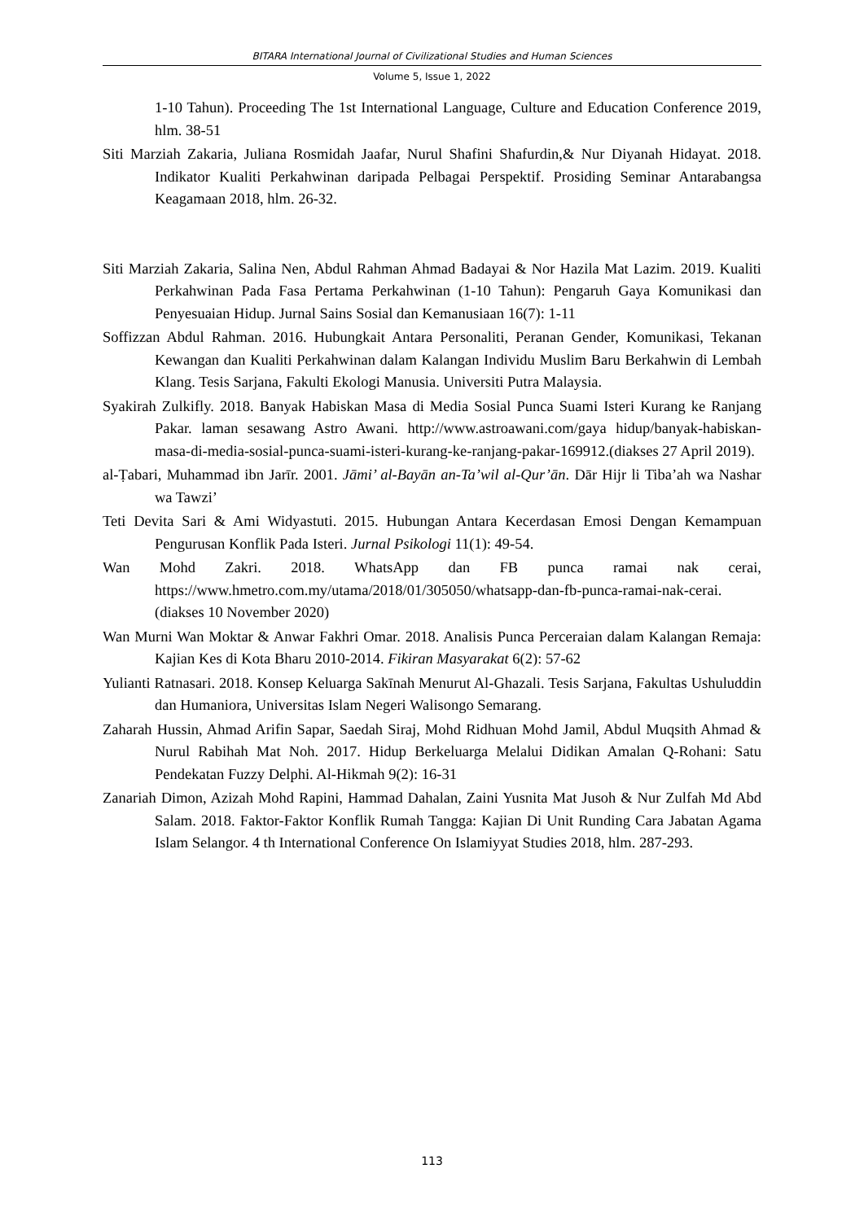BITARA International Journal of Civilizational Studies and Human Sciences
Volume 5, Issue 1, 2022
1-10 Tahun). Proceeding The 1st International Language, Culture and Education Conference 2019, hlm. 38-51
Siti Marziah Zakaria, Juliana Rosmidah Jaafar, Nurul Shafini Shafurdin,& Nur Diyanah Hidayat. 2018. Indikator Kualiti Perkahwinan daripada Pelbagai Perspektif. Prosiding Seminar Antarabangsa Keagamaan 2018, hlm. 26-32.
Siti Marziah Zakaria, Salina Nen, Abdul Rahman Ahmad Badayai & Nor Hazila Mat Lazim. 2019. Kualiti Perkahwinan Pada Fasa Pertama Perkahwinan (1-10 Tahun): Pengaruh Gaya Komunikasi dan Penyesuaian Hidup. Jurnal Sains Sosial dan Kemanusiaan 16(7): 1-11
Soffizzan Abdul Rahman. 2016. Hubungkait Antara Personaliti, Peranan Gender, Komunikasi, Tekanan Kewangan dan Kualiti Perkahwinan dalam Kalangan Individu Muslim Baru Berkahwin di Lembah Klang. Tesis Sarjana, Fakulti Ekologi Manusia. Universiti Putra Malaysia.
Syakirah Zulkifly. 2018. Banyak Habiskan Masa di Media Sosial Punca Suami Isteri Kurang ke Ranjang Pakar. laman sesawang Astro Awani. http://www.astroawani.com/gaya hidup/banyak-habiskan-masa-di-media-sosial-punca-suami-isteri-kurang-ke-ranjang-pakar-169912.(diakses 27 April 2019).
al-Ṭabari, Muhammad ibn Jarīr. 2001. Jāmi’ al-Bayān an-Ta’wil al-Qur’ān. Dār Hijr li Tiba’ah wa Nashar wa Tawzi’
Teti Devita Sari & Ami Widyastuti. 2015. Hubungan Antara Kecerdasan Emosi Dengan Kemampuan Pengurusan Konflik Pada Isteri. Jurnal Psikologi 11(1): 49-54.
Wan Mohd Zakri. 2018. WhatsApp dan FB punca ramai nak cerai, https://www.hmetro.com.my/utama/2018/01/305050/whatsapp-dan-fb-punca-ramai-nak-cerai.(diakses 10 November 2020)
Wan Murni Wan Moktar & Anwar Fakhri Omar. 2018. Analisis Punca Perceraian dalam Kalangan Remaja: Kajian Kes di Kota Bharu 2010-2014. Fikiran Masyarakat 6(2): 57-62
Yulianti Ratnasari. 2018. Konsep Keluarga Sakīnah Menurut Al-Ghazali. Tesis Sarjana, Fakultas Ushuluddin dan Humaniora, Universitas Islam Negeri Walisongo Semarang.
Zaharah Hussin, Ahmad Arifin Sapar, Saedah Siraj, Mohd Ridhuan Mohd Jamil, Abdul Muqsith Ahmad & Nurul Rabihah Mat Noh. 2017. Hidup Berkeluarga Melalui Didikan Amalan Q-Rohani: Satu Pendekatan Fuzzy Delphi. Al-Hikmah 9(2): 16-31
Zanariah Dimon, Azizah Mohd Rapini, Hammad Dahalan, Zaini Yusnita Mat Jusoh & Nur Zulfah Md Abd Salam. 2018. Faktor-Faktor Konflik Rumah Tangga: Kajian Di Unit Runding Cara Jabatan Agama Islam Selangor. 4 th International Conference On Islamiyyat Studies 2018, hlm. 287-293.
113